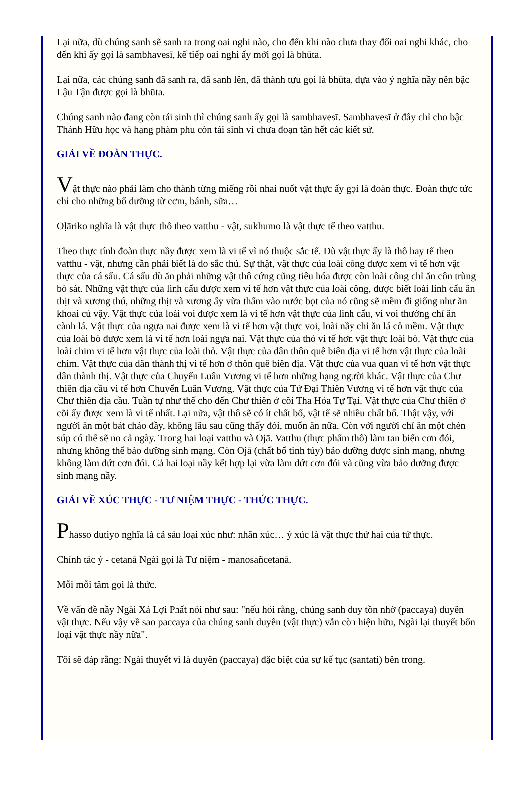Lại nữa, dù chúng sanh sẽ sanh ra trong oai nghi nào, cho đến khi nào chưa thay đổi oai nghi khác, cho đến khi ấy gọi là sambhavesī, kế tiếp oai nghi ấy mới gọi là bhūta.
Lại nữa, các chúng sanh đã sanh ra, đã sanh lên, đã thành tựu gọi là bhūta, dựa vào ý nghĩa nầy nên bậc Lậu Tận được gọi là bhūta.
Chúng sanh nào đang còn tái sinh thì chúng sanh ấy gọi là sambhavesī. Sambhavesī ở đây chỉ cho bậc Thánh Hữu học và hạng phàm phu còn tái sinh vì chưa đoạn tận hết các kiết sử.
GIẢI VỀ ĐOÀN THỰC.
Vật thực nào phải làm cho thành từng miếng rồi nhai nuốt vật thực ấy gọi là đoàn thực. Đoàn thực tức chỉ cho những bổ dưỡng từ cơm, bánh, sữa…
Oḷāriko nghĩa là vật thực thô theo vatthu - vật, sukhumo là vật thực tế theo vatthu.
Theo thực tính đoàn thực nầy được xem là vi tế vì nó thuộc sắc tế. Dù vật thực ấy là thô hay tế theo vatthu - vật, nhưng cần phải biết là do sắc thủ. Sự thật, vật thực của loài công được xem vi tế hơn vật thực của cá sấu. Cá sấu dù ăn phải những vật thô cứng cũng tiêu hóa được còn loài công chỉ ăn côn trùng bò sát. Những vật thực của linh cẩu được xem vi tế hơn vật thực của loài công, được biết loài linh cẩu ăn thịt và xương thú, những thịt và xương ấy vừa thấm vào nước bọt của nó cũng sẽ mềm đi giống như ăn khoai củ vậy. Vật thực của loài voi được xem là vi tế hơn vật thực của linh cẩu, vì voi thường chỉ ăn cành lá. Vật thực của ngựa nai được xem là vi tế hơn vật thực voi, loài nầy chỉ ăn lá cỏ mềm. Vật thực của loài bò được xem là vi tế hơn loài ngựa nai. Vật thực của thỏ vi tế hơn vật thực loài bò. Vật thực của loài chim vi tế hơn vật thực của loài thỏ. Vật thực của dân thôn quê biên địa vi tế hơn vật thực của loài chim. Vật thực của dân thành thị vi tế hơn ở thôn quê biên địa. Vật thực của vua quan vi tế hơn vật thực dân thành thị. Vật thực của Chuyển Luân Vương vi tế hơn những hạng người khác. Vật thực của Chư thiên địa cầu vi tế hơn Chuyển Luân Vương. Vật thực của Tứ Đại Thiên Vương vi tế hơn vật thực của Chư thiên địa cầu. Tuần tự như thế cho đến Chư thiên ở cõi Tha Hóa Tự Tại. Vật thực của Chư thiên ở cõi ấy được xem là vi tế nhất. Lại nữa, vật thô sẽ có ít chất bổ, vật tế sẽ nhiều chất bổ. Thật vậy, với người ăn một bát cháo đầy, không lâu sau cũng thấy đói, muốn ăn nữa. Còn với người chỉ ăn một chén súp có thể sẽ no cả ngày. Trong hai loại vatthu và Ojā. Vatthu (thực phẩm thô) làm tan biến cơn đói, nhưng không thể bảo dưỡng sinh mạng. Còn Ojā (chất bổ tinh túy) bảo dưỡng được sinh mạng, nhưng không làm dứt cơn đói. Cả hai loại nầy kết hợp lại vừa làm dứt cơn đói và cũng vừa bảo dưỡng được sinh mạng nầy.
GIẢI VỀ XÚC THỰC - TƯ NIỆM THỰC - THỨC THỰC.
Phasso dutiyo nghĩa là cả sáu loại xúc như: nhãn xúc… ý xúc là vật thực thứ hai của tứ thực.
Chính tác ý - cetanā Ngài gọi là Tư niệm - manosañcetanā.
Mỗi mỗi tâm gọi là thức.
Về vấn đề nầy Ngài Xá Lợi Phất nói như sau: "nếu hỏi rằng, chúng sanh duy tồn nhờ (paccaya) duyên vật thực. Nếu vậy về sao paccaya của chúng sanh duyên (vật thực) vẫn còn hiện hữu, Ngài lại thuyết bốn loại vật thực nầy nữa".
Tôi sẽ đáp rằng: Ngài thuyết vì là duyên (paccaya) đặc biệt của sự kế tục (santati) bên trong.